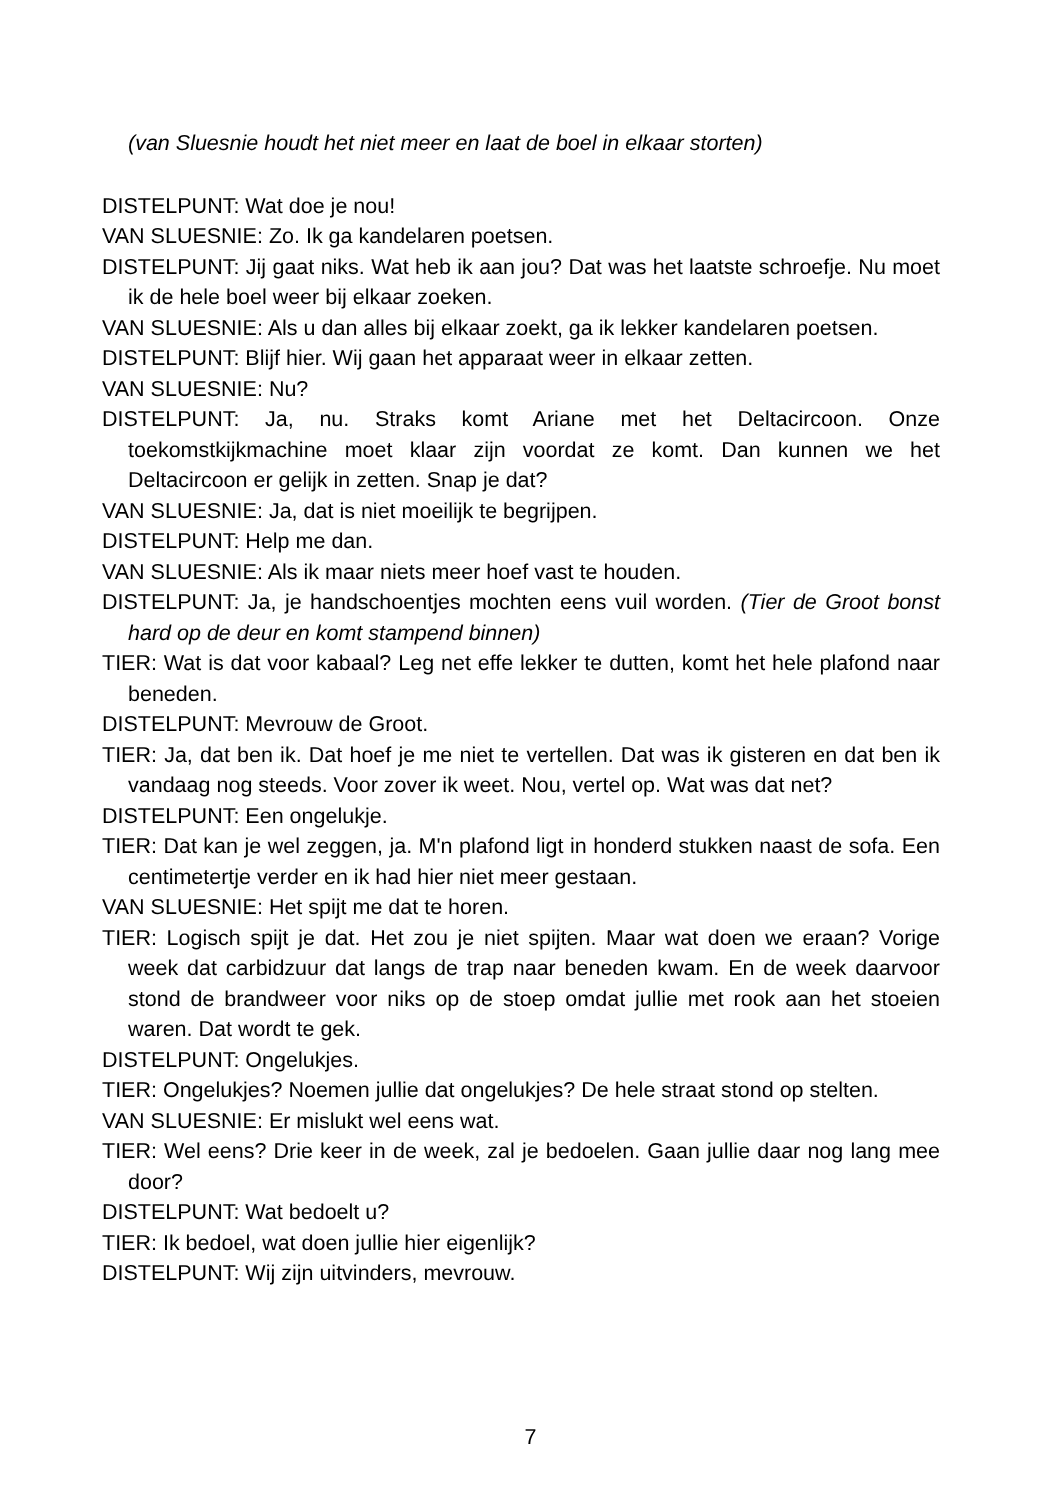(van Sluesnie houdt het niet meer en laat de boel in elkaar storten)
DISTELPUNT: Wat doe je nou!
VAN SLUESNIE: Zo. Ik ga kandelaren poetsen.
DISTELPUNT: Jij gaat niks. Wat heb ik aan jou? Dat was het laatste schroefje. Nu moet ik de hele boel weer bij elkaar zoeken.
VAN SLUESNIE: Als u dan alles bij elkaar zoekt, ga ik lekker kandelaren poetsen.
DISTELPUNT: Blijf hier. Wij gaan het apparaat weer in elkaar zetten.
VAN SLUESNIE: Nu?
DISTELPUNT: Ja, nu. Straks komt Ariane met het Deltacircoon. Onze toekomstkijkmachine moet klaar zijn voordat ze komt. Dan kunnen we het Deltacircoon er gelijk in zetten. Snap je dat?
VAN SLUESNIE: Ja, dat is niet moeilijk te begrijpen.
DISTELPUNT: Help me dan.
VAN SLUESNIE: Als ik maar niets meer hoef vast te houden.
DISTELPUNT: Ja, je handschoentjes mochten eens vuil worden. (Tier de Groot bonst hard op de deur en komt stampend binnen)
TIER: Wat is dat voor kabaal? Leg net effe lekker te dutten, komt het hele plafond naar beneden.
DISTELPUNT: Mevrouw de Groot.
TIER: Ja, dat ben ik. Dat hoef je me niet te vertellen. Dat was ik gisteren en dat ben ik vandaag nog steeds. Voor zover ik weet. Nou, vertel op. Wat was dat net?
DISTELPUNT: Een ongelukje.
TIER: Dat kan je wel zeggen, ja. M'n plafond ligt in honderd stukken naast de sofa. Een centimetertje verder en ik had hier niet meer gestaan.
VAN SLUESNIE: Het spijt me dat te horen.
TIER: Logisch spijt je dat. Het zou je niet spijten. Maar wat doen we eraan? Vorige week dat carbidzuur dat langs de trap naar beneden kwam. En de week daarvoor stond de brandweer voor niks op de stoep omdat jullie met rook aan het stoeien waren. Dat wordt te gek.
DISTELPUNT: Ongelukjes.
TIER: Ongelukjes? Noemen jullie dat ongelukjes? De hele straat stond op stelten.
VAN SLUESNIE: Er mislukt wel eens wat.
TIER: Wel eens? Drie keer in de week, zal je bedoelen. Gaan jullie daar nog lang mee door?
DISTELPUNT: Wat bedoelt u?
TIER: Ik bedoel, wat doen jullie hier eigenlijk?
DISTELPUNT: Wij zijn uitvinders, mevrouw.
7